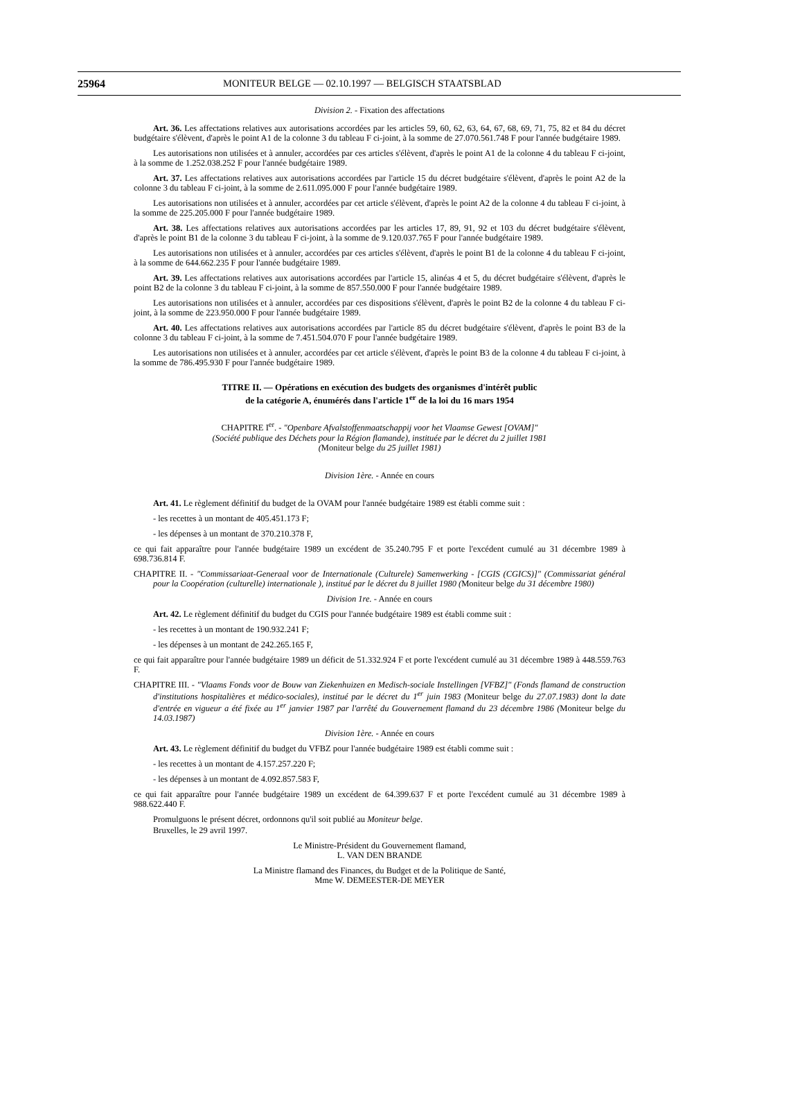25964 MONITEUR BELGE — 02.10.1997 — BELGISCH STAATSBLAD
Division 2. - Fixation des affectations
Art. 36. Les affectations relatives aux autorisations accordées par les articles 59, 60, 62, 63, 64, 67, 68, 69, 71, 75, 82 et 84 du décret budgétaire s'élèvent, d'après le point A1 de la colonne 3 du tableau F ci-joint, à la somme de 27.070.561.748 F pour l'année budgétaire 1989.
Les autorisations non utilisées et à annuler, accordées par ces articles s'élèvent, d'après le point A1 de la colonne 4 du tableau F ci-joint, à la somme de 1.252.038.252 F pour l'année budgétaire 1989.
Art. 37. Les affectations relatives aux autorisations accordées par l'article 15 du décret budgétaire s'élèvent, d'après le point A2 de la colonne 3 du tableau F ci-joint, à la somme de 2.611.095.000 F pour l'année budgétaire 1989.
Les autorisations non utilisées et à annuler, accordées par cet article s'élèvent, d'après le point A2 de la colonne 4 du tableau F ci-joint, à la somme de 225.205.000 F pour l'année budgétaire 1989.
Art. 38. Les affectations relatives aux autorisations accordées par les articles 17, 89, 91, 92 et 103 du décret budgétaire s'élèvent, d'après le point B1 de la colonne 3 du tableau F ci-joint, à la somme de 9.120.037.765 F pour l'année budgétaire 1989.
Les autorisations non utilisées et à annuler, accordées par ces articles s'élèvent, d'après le point B1 de la colonne 4 du tableau F ci-joint, à la somme de 644.662.235 F pour l'année budgétaire 1989.
Art. 39. Les affectations relatives aux autorisations accordées par l'article 15, alinéas 4 et 5, du décret budgétaire s'élèvent, d'après le point B2 de la colonne 3 du tableau F ci-joint, à la somme de 857.550.000 F pour l'année budgétaire 1989.
Les autorisations non utilisées et à annuler, accordées par ces dispositions s'élèvent, d'après le point B2 de la colonne 4 du tableau F ci-joint, à la somme de 223.950.000 F pour l'année budgétaire 1989.
Art. 40. Les affectations relatives aux autorisations accordées par l'article 85 du décret budgétaire s'élèvent, d'après le point B3 de la colonne 3 du tableau F ci-joint, à la somme de 7.451.504.070 F pour l'année budgétaire 1989.
Les autorisations non utilisées et à annuler, accordées par cet article s'élèvent, d'après le point B3 de la colonne 4 du tableau F ci-joint, à la somme de 786.495.930 F pour l'année budgétaire 1989.
TITRE II. — Opérations en exécution des budgets des organismes d'intérêt public
de la catégorie A, énumérés dans l'article 1<sup>er</sup> de la loi du 16 mars 1954
CHAPITRE I<sup>er</sup>. - "Openbare Afvalstoffenmaatschappij voor het Vlaamse Gewest [OVAM]"
(Société publique des Déchets pour la Région flamande), instituée par le décret du 2 juillet 1981
(Moniteur belge du 25 juillet 1981)
Division 1ère. - Année en cours
Art. 41. Le règlement définitif du budget de la OVAM pour l'année budgétaire 1989 est établi comme suit :
- les recettes à un montant de 405.451.173 F;
- les dépenses à un montant de 370.210.378 F,
ce qui fait apparaître pour l'année budgétaire 1989 un excédent de 35.240.795 F et porte l'excédent cumulé au 31 décembre 1989 à 698.736.814 F.
CHAPITRE II. - "Commissariaat-Generaal voor de Internationale (Culturele) Samenwerking - [CGIS (CGICS)]" (Commissariat général pour la Coopération (culturelle) internationale ), institué par le décret du 8 juillet 1980 (Moniteur belge du 31 décembre 1980)
Division 1re. - Année en cours
Art. 42. Le règlement définitif du budget du CGIS pour l'année budgétaire 1989 est établi comme suit :
- les recettes à un montant de 190.932.241 F;
- les dépenses à un montant de 242.265.165 F,
ce qui fait apparaître pour l'année budgétaire 1989 un déficit de 51.332.924 F et porte l'excédent cumulé au 31 décembre 1989 à 448.559.763 F.
CHAPITRE III. - "Vlaams Fonds voor de Bouw van Ziekenhuizen en Medisch-sociale Instellingen [VFBZ]" (Fonds flamand de construction d'institutions hospitalières et médico-sociales), institué par le décret du 1<sup>er</sup> juin 1983 (Moniteur belge du 27.07.1983) dont la date d'entrée en vigueur a été fixée au 1<sup>er</sup> janvier 1987 par l'arrêté du Gouvernement flamand du 23 décembre 1986 (Moniteur belge du 14.03.1987)
Division 1ère. - Année en cours
Art. 43. Le règlement définitif du budget du VFBZ pour l'année budgétaire 1989 est établi comme suit :
- les recettes à un montant de 4.157.257.220 F;
- les dépenses à un montant de 4.092.857.583 F,
ce qui fait apparaître pour l'année budgétaire 1989 un excédent de 64.399.637 F et porte l'excédent cumulé au 31 décembre 1989 à 988.622.440 F.
Promulguons le présent décret, ordonnons qu'il soit publié au Moniteur belge.
Bruxelles, le 29 avril 1997.
Le Ministre-Président du Gouvernement flamand,
L. VAN DEN BRANDE
La Ministre flamand des Finances, du Budget et de la Politique de Santé,
Mme W. DEMEESTER-DE MEYER